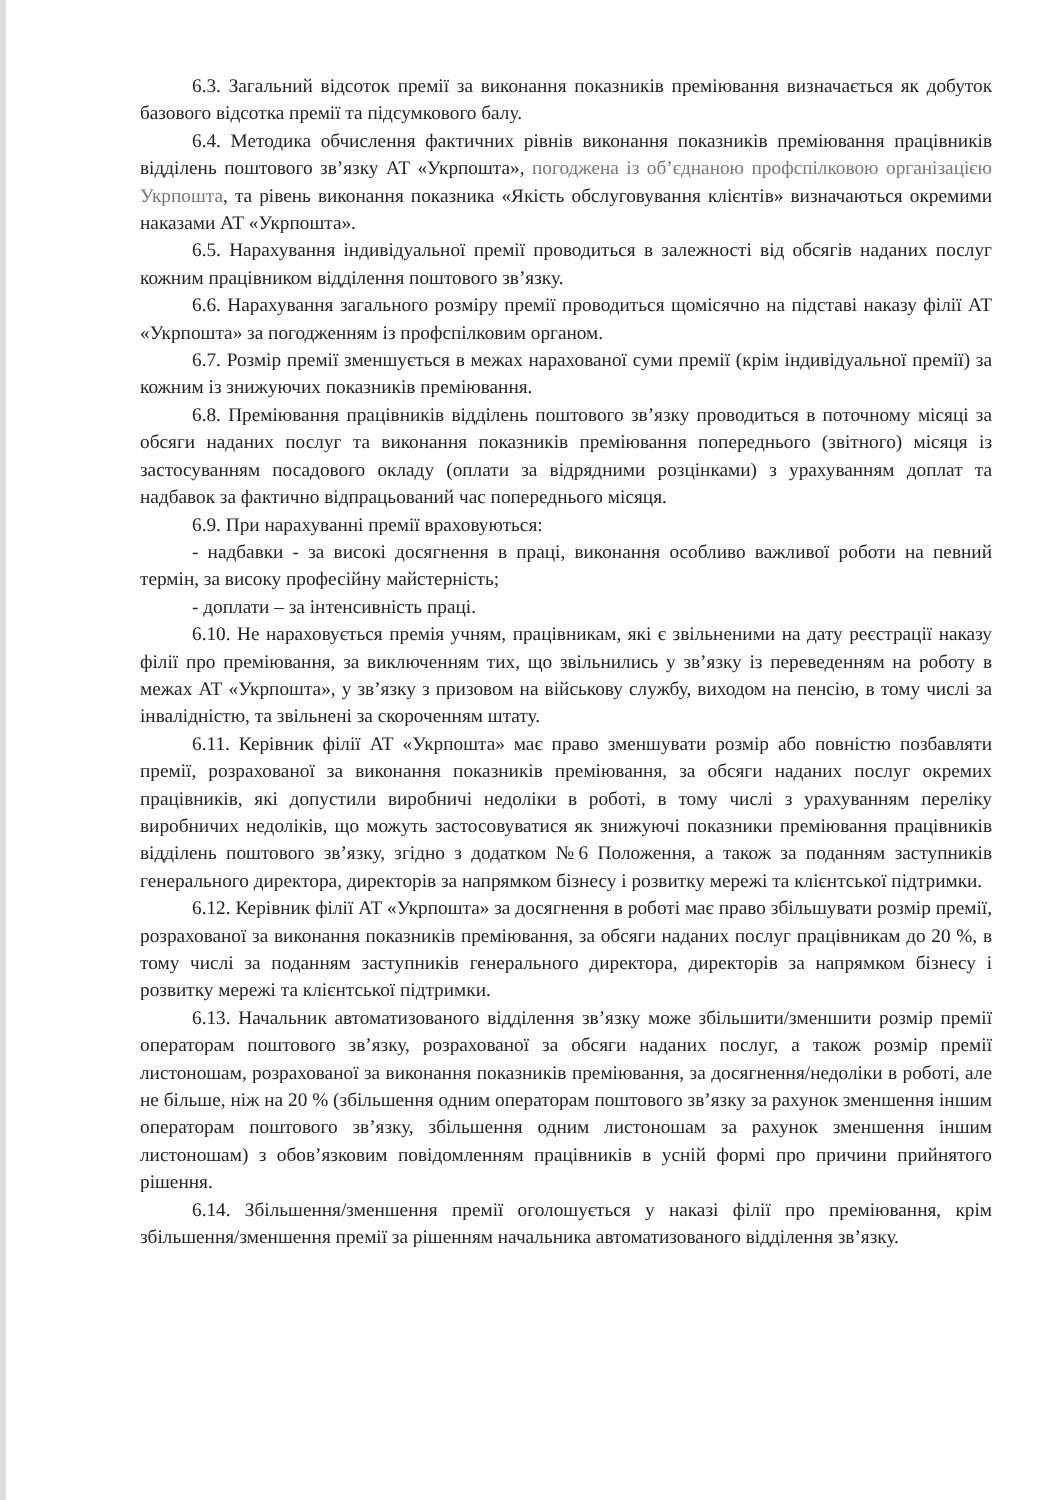6.3. Загальний відсоток премії за виконання показників преміювання визначається як добуток базового відсотка премії та підсумкового балу.
6.4. Методика обчислення фактичних рівнів виконання показників преміювання працівників відділень поштового зв’язку АТ «Укрпошта», погоджена із об’єднаною профспілковою організацією Укрпошта, та рівень виконання показника «Якість обслуговування клієнтів» визначаються окремими наказами АТ «Укрпошта».
6.5. Нарахування індивідуальної премії проводиться в залежності від обсягів наданих послуг кожним працівником відділення поштового зв’язку.
6.6. Нарахування загального розміру премії проводиться щомісячно на підставі наказу філії АТ «Укрпошта» за погодженням із профспілковим органом.
6.7. Розмір премії зменшується в межах нарахованої суми премії (крім індивідуальної премії) за кожним із знижуючих показників преміювання.
6.8. Преміювання працівників відділень поштового зв’язку проводиться в поточному місяці за обсяги наданих послуг та виконання показників преміювання попереднього (звітного) місяця із застосуванням посадового окладу (оплати за відрядними розцінками) з урахуванням доплат та надбавок за фактично відпрацьований час попереднього місяця.
6.9. При нарахуванні премії враховуються:
- надбавки - за високі досягнення в праці, виконання особливо важливої роботи на певний термін, за високу професійну майстерність;
- доплати – за інтенсивність праці.
6.10. Не нараховується премія учням, працівникам, які є звільненими на дату реєстрації наказу філії про преміювання, за виключенням тих, що звільнились у зв’язку із переведенням на роботу в межах АТ «Укрпошта», у зв’язку з призовом на військову службу, виходом на пенсію, в тому числі за інвалідністю, та звільнені за скороченням штату.
6.11. Керівник філії АТ «Укрпошта» має право зменшувати розмір або повністю позбавляти премії, розрахованої за виконання показників преміювання, за обсяги наданих послуг окремих працівників, які допустили виробничі недоліки в роботі, в тому числі з урахуванням переліку виробничих недоліків, що можуть застосовуватися як знижуючі показники преміювання працівників відділень поштового зв’язку, згідно з додатком №6 Положення, а також за поданням заступників генерального директора, директорів за напрямком бізнесу і розвитку мережі та клієнтської підтримки.
6.12. Керівник філії АТ «Укрпошта» за досягнення в роботі має право збільшувати розмір премії, розрахованої за виконання показників преміювання, за обсяги наданих послуг працівникам до 20 %, в тому числі за поданням заступників генерального директора, директорів за напрямком бізнесу і розвитку мережі та клієнтської підтримки.
6.13. Начальник автоматизованого відділення зв’язку може збільшити/зменшити розмір премії операторам поштового зв’язку, розрахованої за обсяги наданих послуг, а також розмір премії листоношам, розрахованої за виконання показників преміювання, за досягнення/недоліки в роботі, але не більше, ніж на 20 % (збільшення одним операторам поштового зв’язку за рахунок зменшення іншим операторам поштового зв’язку, збільшення одним листоношам за рахунок зменшення іншим листоношам) з обов’язковим повідомленням працівників в усній формі про причини прийнятого рішення.
6.14. Збільшення/зменшення премії оголошується у наказі філії про преміювання, крім збільшення/зменшення премії за рішенням начальника автоматизованого відділення зв’язку.